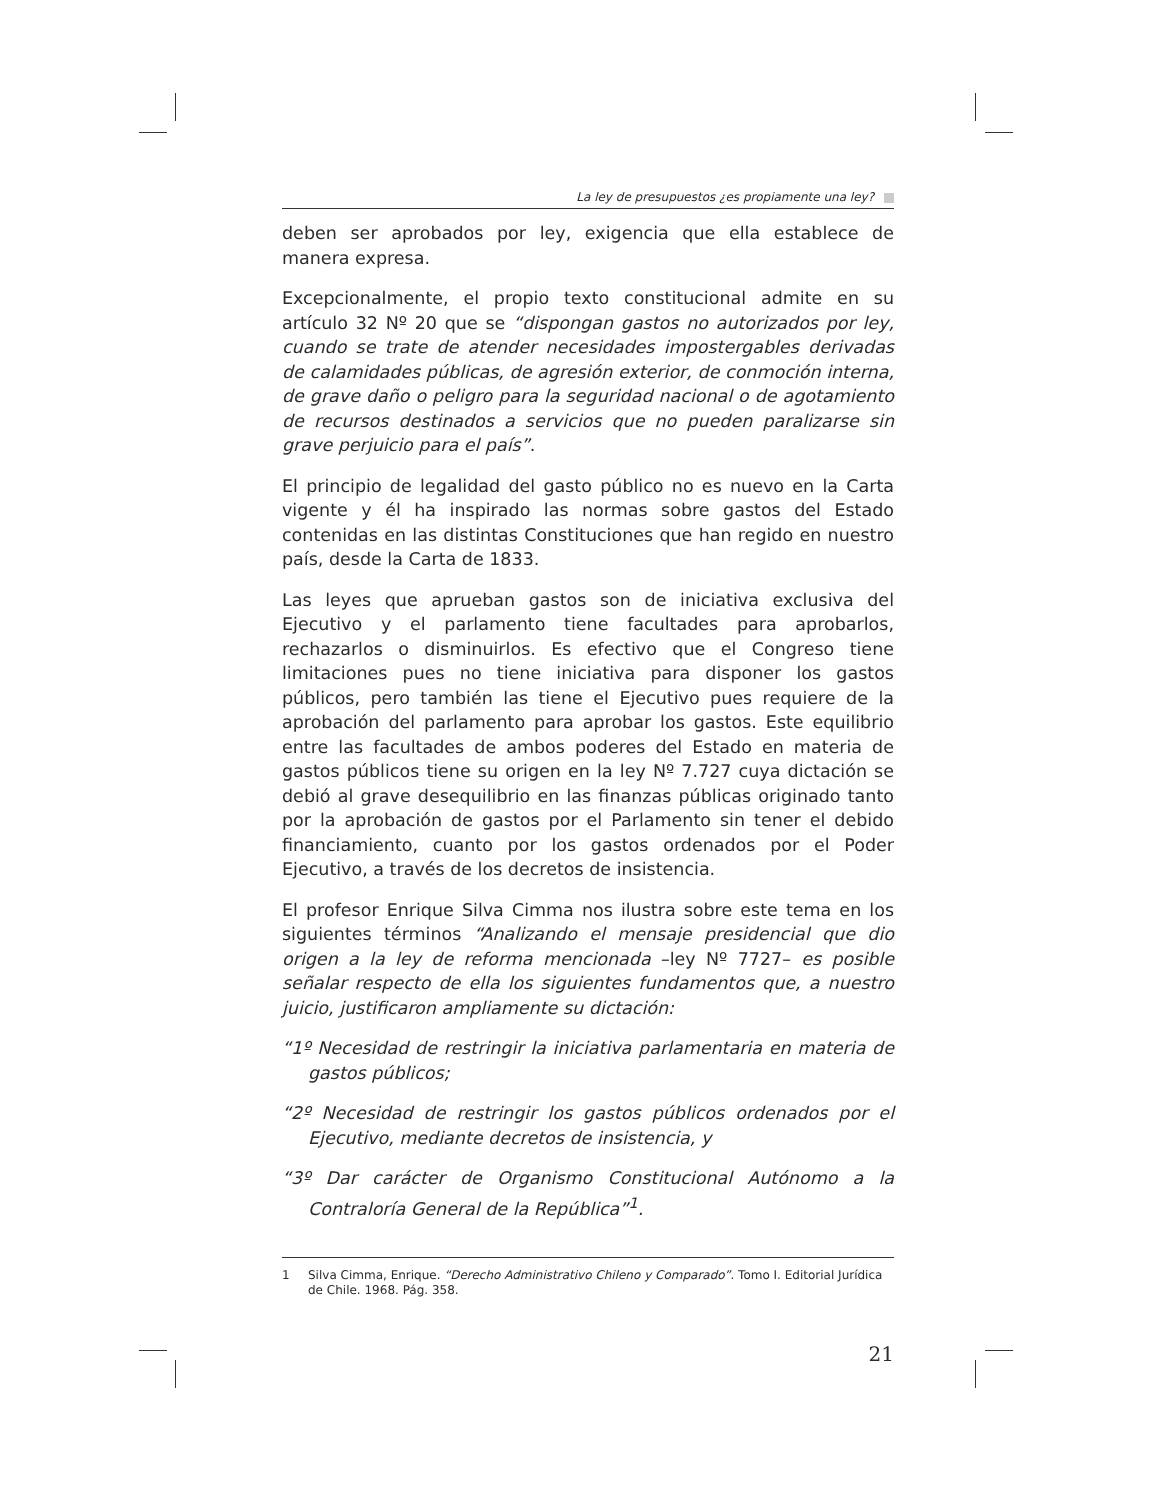La ley de presupuestos ¿es propiamente una ley?
deben ser aprobados por ley, exigencia que ella establece de manera expresa.
Excepcionalmente, el propio texto constitucional admite en su artículo 32 Nº 20 que se “dispongan gastos no autorizados por ley, cuando se trate de atender necesidades impostergables derivadas de calamidades públicas, de agresión exterior, de conmoción interna, de grave daño o peligro para la seguridad nacional o de agotamiento de recursos destinados a servicios que no pueden paralizarse sin grave perjuicio para el país”.
El principio de legalidad del gasto público no es nuevo en la Carta vigente y él ha inspirado las normas sobre gastos del Estado contenidas en las distintas Constituciones que han regido en nuestro país, desde la Carta de 1833.
Las leyes que aprueban gastos son de iniciativa exclusiva del Ejecutivo y el parlamento tiene facultades para aprobarlos, rechazarlos o disminuirlos. Es efectivo que el Congreso tiene limitaciones pues no tiene iniciativa para disponer los gastos públicos, pero también las tiene el Ejecutivo pues requiere de la aprobación del parlamento para aprobar los gastos. Este equilibrio entre las facultades de ambos poderes del Estado en materia de gastos públicos tiene su origen en la ley Nº 7.727 cuya dictación se debió al grave desequilibrio en las finanzas públicas originado tanto por la aprobación de gastos por el Parlamento sin tener el debido financiamiento, cuanto por los gastos ordenados por el Poder Ejecutivo, a través de los decretos de insistencia.
El profesor Enrique Silva Cimma nos ilustra sobre este tema en los siguientes términos “Analizando el mensaje presidencial que dio origen a la ley de reforma mencionada –ley Nº 7727– es posible señalar respecto de ella los siguientes fundamentos que, a nuestro juicio, justificaron ampliamente su dictación:
“1º Necesidad de restringir la iniciativa parlamentaria en materia de gastos públicos;
“2º Necesidad de restringir los gastos públicos ordenados por el Ejecutivo, mediante decretos de insistencia, y
“3º Dar carácter de Organismo Constitucional Autónomo a la Contraloría General de la República”<sup>1</sup>.
1 Silva Cimma, Enrique. “Derecho Administrativo Chileno y Comparado”. Tomo I. Editorial Jurídica de Chile. 1968. Pág. 358.
21